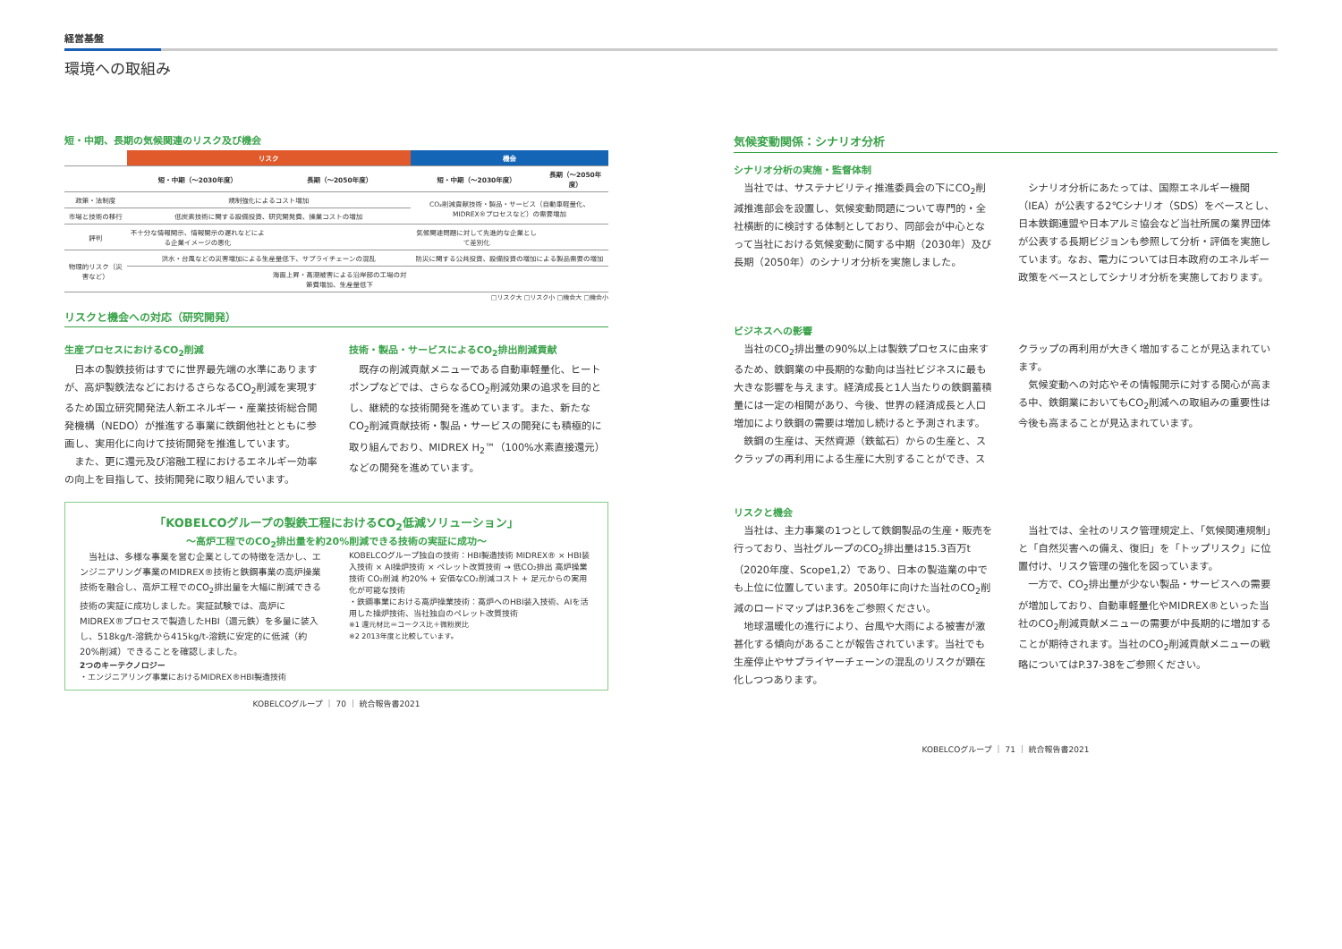経営基盤
環境への取組み
短・中期、長期の気候関連のリスク及び機会
| | リスク | | 機会 | |
| --- | --- | --- | --- | --- |
| | 短・中期（～2030年度） | 長期（～2050年度） | 短・中期（～2030年度） | 長期（～2050年度） |
| 政策・法制度 | 規制強化によるコスト増加 | | CO₂削減貢献技術・製品・サービス（自動車軽量化、MIDREX®プロセスなど）の需要増加 | |
| 市場と技術の移行 | 低炭素技術に関する設備投資、研究開発費、操業コストの増加 | | | |
| 評判 | 不十分な情報開示、情報開示の遅れなどによる企業イメージの悪化 | | 気候関連問題に対して先進的な企業として差別化 | |
| 物理的リスク（災害など） | 洪水・台風などの災害増加による生産量低下、サプライチェーンの混乱 | | 防災に関する公共投資、設備投資の増加による製品需要の増加 | |
| | | 海面上昇・高潮被害による沿岸部の工場の対策費増加、生産量低下 | | |
□リスク大 □リスク小 □機会大 □機会小
リスクと機会への対応（研究開発）
生産プロセスにおけるCO<sub>2</sub>削減
日本の製鉄技術はすでに世界最先端の水準にありますが、高炉製鉄法などにおけるさらなるCO<sub>2</sub>削減を実現するため国立研究開発法人新エネルギー・産業技術総合開発機構（NEDO）が推進する事業に鉄鋼他社とともに参画し、実用化に向けて技術開発を推進しています。
また、更に還元及び溶融工程におけるエネルギー効率の向上を目指して、技術開発に取り組んでいます。
技術・製品・サービスによるCO<sub>2</sub>排出削減貢献
既存の削減貢献メニューである自動車軽量化、ヒートポンプなどでは、さらなるCO<sub>2</sub>削減効果の追求を目的とし、継続的な技術開発を進めています。また、新たなCO<sub>2</sub>削減貢献技術・製品・サービスの開発にも積極的に取り組んでおり、MIDREX H<sub>2</sub>™（100%水素直接還元）などの開発を進めています。
「KOBELCOグループの製鉄工程におけるCO<sub>2</sub>低減ソリューション」
～高炉工程でのCO<sub>2</sub>排出量を約20%削減できる技術の実証に成功～
当社は、多様な事業を営む企業としての特徴を活かし、エンジニアリング事業のMIDREX®技術と鉄鋼事業の高炉操業技術を融合し、高炉工程でのCO<sub>2</sub>排出量を大幅に削減できる技術の実証に成功しました。実証試験では、高炉にMIDREX®プロセスで製造したHBI（還元鉄）を多量に装入し、518kg/t-溶銑から415kg/t-溶銑に安定的に低減（約20%削減）できることを確認しました。
2つのキーテクノロジー
・エンジニアリング事業におけるMIDREX®HBI製造技術
KOBELCOグループ独自の技術：HBI製造技術 MIDREX® × HBI装入技術 × AI操炉技術 × ペレット改質技術 → 低CO₂排出 高炉操業技術 CO₂削減 約20% + 安価なCO₂削減コスト + 足元からの実用化が可能な技術
・鉄鋼事業における高炉操業技術：高炉へのHBI装入技術、AIを活用した操炉技術、当社独自のペレット改質技術
※1 還元材比＝コークス比＋微粉炭比
※2 2013年度と比較しています。
KOBELCOグループ ｜ 70 ｜ 統合報告書2021
気候変動関係：シナリオ分析
シナリオ分析の実施・監督体制
当社では、サステナビリティ推進委員会の下にCO<sub>2</sub>削減推進部会を設置し、気候変動問題について専門的・全社横断的に検討する体制としており、同部会が中心となって当社における気候変動に関する中期（2030年）及び長期（2050年）のシナリオ分析を実施しました。
シナリオ分析にあたっては、国際エネルギー機関（IEA）が公表する2℃シナリオ（SDS）をベースとし、日本鉄鋼連盟や日本アルミ協会など当社所属の業界団体が公表する長期ビジョンも参照して分析・評価を実施しています。なお、電力については日本政府のエネルギー政策をベースとしてシナリオ分析を実施しております。
ビジネスへの影響
当社のCO<sub>2</sub>排出量の90%以上は製鉄プロセスに由来するため、鉄鋼業の中長期的な動向は当社ビジネスに最も大きな影響を与えます。経済成長と1人当たりの鉄鋼蓄積量には一定の相関があり、今後、世界の経済成長と人口増加により鉄鋼の需要は増加し続けると予測されます。
鉄鋼の生産は、天然資源（鉄鉱石）からの生産と、スクラップの再利用による生産に大別することができ、スクラップの再利用が大きく増加することが見込まれています。
気候変動への対応やその情報開示に対する関心が高まる中、鉄鋼業においてもCO<sub>2</sub>削減への取組みの重要性は今後も高まることが見込まれています。
リスクと機会
当社は、主力事業の1つとして鉄鋼製品の生産・販売を行っており、当社グループのCO<sub>2</sub>排出量は15.3百万t（2020年度、Scope1,2）であり、日本の製造業の中でも上位に位置しています。2050年に向けた当社のCO<sub>2</sub>削減のロードマップはP.36をご参照ください。
地球温暖化の進行により、台風や大雨による被害が激甚化する傾向があることが報告されています。当社でも生産停止やサプライヤーチェーンの混乱のリスクが顕在化しつつあります。
当社では、全社のリスク管理規定上、「気候関連規制」と「自然災害への備え、復旧」を「トップリスク」に位置付け、リスク管理の強化を図っています。
一方で、CO<sub>2</sub>排出量が少ない製品・サービスへの需要が増加しており、自動車軽量化やMIDREX®といった当社のCO<sub>2</sub>削減貢献メニューの需要が中長期的に増加することが期待されます。当社のCO<sub>2</sub>削減貢献メニューの戦略についてはP.37-38をご参照ください。
KOBELCOグループ ｜ 71 ｜ 統合報告書2021